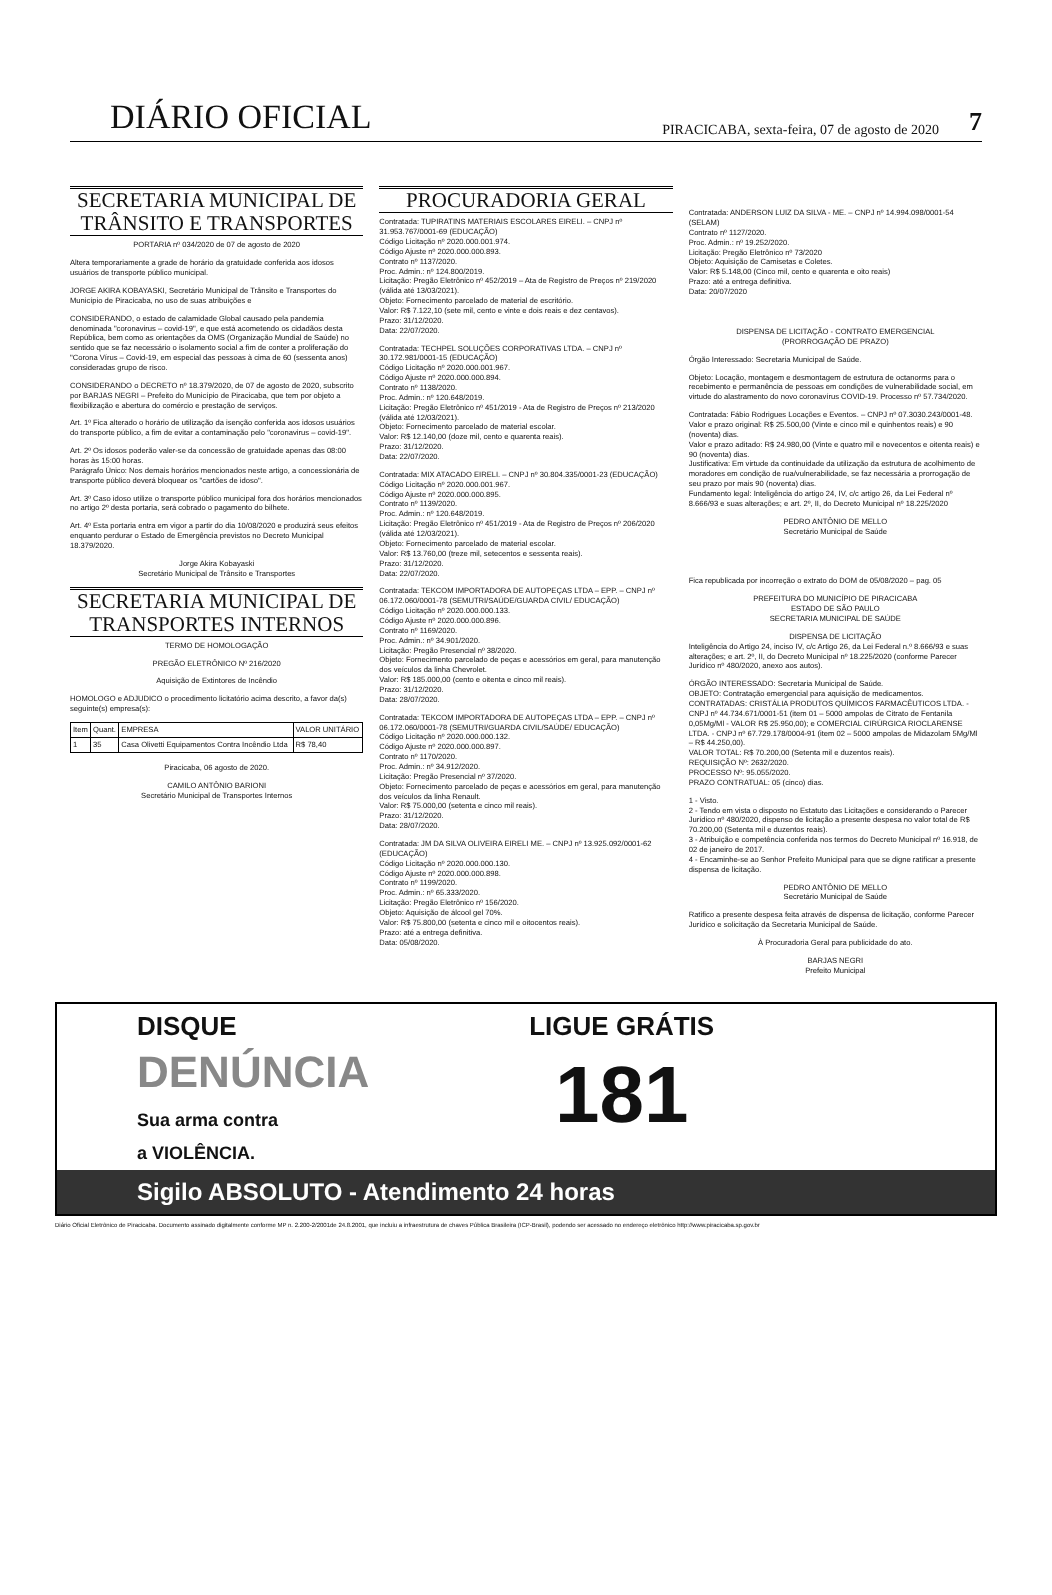DIÁRIO OFICIAL PIRACICABA, sexta-feira, 07 de agosto de 2020 7
SECRETARIA MUNICIPAL DE TRÂNSITO E TRANSPORTES
PORTARIA nº 034/2020 de 07 de agosto de 2020
Altera temporariamente a grade de horário da gratuidade conferida aos idosos usuários de transporte público municipal.
JORGE AKIRA KOBAYASKI, Secretário Municipal de Trânsito e Transportes do Município de Piracicaba, no uso de suas atribuições e
CONSIDERANDO, o estado de calamidade Global causado pela pandemia denominada "coronavirus – covid-19", e que está acometendo os cidadãos desta República, bem como as orientações da OMS (Organização Mundial de Saúde) no sentido que se faz necessário o isolamento social a fim de conter a proliferação do "Corona Vírus – Covid-19, em especial das pessoas à cima de 60 (sessenta anos) consideradas grupo de risco.
CONSIDERANDO o DECRETO nº 18.379/2020, de 07 de agosto de 2020, subscrito por BARJAS NEGRI – Prefeito do Município de Piracicaba, que tem por objeto a flexibilização e abertura do comércio e prestação de serviços.
Art. 1º Fica alterado o horário de utilização da isenção conferida aos idosos usuários do transporte público, a fim de evitar a contaminação pelo "coronavirus – covid-19".
Art. 2º Os idosos poderão valer-se da concessão de gratuidade apenas das 08:00 horas às 15:00 horas.
Parágrafo Único: Nos demais horários mencionados neste artigo, a concessionária de transporte público deverá bloquear os "cartões de idoso".
Art. 3º Caso idoso utilize o transporte público municipal fora dos horários mencionados no artigo 2º desta portaria, será cobrado o pagamento do bilhete.
Art. 4º Esta portaria entra em vigor a partir do dia 10/08/2020 e produzirá seus efeitos enquanto perdurar o Estado de Emergência previstos no Decreto Municipal 18.379/2020.
Jorge Akira Kobayaski
Secretário Municipal de Trânsito e Transportes
SECRETARIA MUNICIPAL DE TRANSPORTES INTERNOS
TERMO DE HOMOLOGAÇÃO
PREGÃO ELETRÔNICO Nº 216/2020
Aquisição de Extintores de Incêndio
HOMOLOGO e ADJUDICO o procedimento licitatório acima descrito, a favor da(s) seguinte(s) empresa(s):
| Item | Quant. | EMPRESA | VALOR UNITÁRIO |
| --- | --- | --- | --- |
| 1 | 35 | Casa Olivetti Equipamentos Contra Incêndio Ltda | R$ 78,40 |
Piracicaba, 06 agosto de 2020.
CAMILO ANTÔNIO BARIONI
Secretário Municipal de Transportes Internos
PROCURADORIA GERAL
Contratada: TUPIRATINS MATERIAIS ESCOLARES EIRELI. – CNPJ nº 31.953.767/0001-69 (EDUCAÇÃO)
Código Licitação nº 2020.000.001.974.
Código Ajuste nº 2020.000.000.893.
Contrato nº 1137/2020.
Proc. Admin.: nº 124.800/2019.
Licitação: Pregão Eletrônico nº 452/2019 – Ata de Registro de Preços nº 219/2020 (válida até 13/03/2021).
Objeto: Fornecimento parcelado de material de escritório.
Valor: R$ 7.122,10 (sete mil, cento e vinte e dois reais e dez centavos).
Prazo: 31/12/2020.
Data: 22/07/2020.
Contratada: TECHPEL SOLUÇÕES CORPORATIVAS LTDA. – CNPJ nº 30.172.981/0001-15 (EDUCAÇÃO)
Código Licitação nº 2020.000.001.967.
Código Ajuste nº 2020.000.000.894.
Contrato nº 1138/2020.
Proc. Admin.: nº 120.648/2019.
Licitação: Pregão Eletrônico nº 451/2019 - Ata de Registro de Preços nº 213/2020 (válida até 12/03/2021).
Objeto: Fornecimento parcelado de material escolar.
Valor: R$ 12.140,00 (doze mil, cento e quarenta reais).
Prazo: 31/12/2020.
Data: 22/07/2020.
Contratada: MIX ATACADO EIRELI. – CNPJ nº 30.804.335/0001-23 (EDUCAÇÃO)
Código Licitação nº 2020.000.001.967.
Código Ajuste nº 2020.000.000.895.
Contrato nº 1139/2020.
Proc. Admin.: nº 120.648/2019.
Licitação: Pregão Eletrônico nº 451/2019 - Ata de Registro de Preços nº 206/2020 (válida até 12/03/2021).
Objeto: Fornecimento parcelado de material escolar.
Valor: R$ 13.760,00 (treze mil, setecentos e sessenta reais).
Prazo: 31/12/2020.
Data: 22/07/2020.
Contratada: TEKCOM IMPORTADORA DE AUTOPEÇAS LTDA – EPP. – CNPJ nº 06.172.060/0001-78 (SEMUTRI/SAÚDE/GUARDA CIVIL/ EDUCAÇÃO)
Código Licitação nº 2020.000.000.133.
Código Ajuste nº 2020.000.000.896.
Contrato nº 1169/2020.
Proc. Admin.: nº 34.901/2020.
Licitação: Pregão Presencial nº 38/2020.
Objeto: Fornecimento parcelado de peças e acessórios em geral, para manutenção dos veículos da linha Chevrolet.
Valor: R$ 185.000,00 (cento e oitenta e cinco mil reais).
Prazo: 31/12/2020.
Data: 28/07/2020.
Contratada: TEKCOM IMPORTADORA DE AUTOPEÇAS LTDA – EPP. – CNPJ nº 06.172.060/0001-78 (SEMUTRI/GUARDA CIVIL/SAÚDE/ EDUCAÇÃO)
Código Licitação nº 2020.000.000.132.
Código Ajuste nº 2020.000.000.897.
Contrato nº 1170/2020.
Proc. Admin.: nº 34.912/2020.
Licitação: Pregão Presencial nº 37/2020.
Objeto: Fornecimento parcelado de peças e acessórios em geral, para manutenção dos veículos da linha Renault.
Valor: R$ 75.000,00 (setenta e cinco mil reais).
Prazo: 31/12/2020.
Data: 28/07/2020.
Contratada: JM DA SILVA OLIVEIRA EIRELI ME. – CNPJ nº 13.925.092/0001-62 (EDUCAÇÃO)
Código Licitação nº 2020.000.000.130.
Código Ajuste nº 2020.000.000.898.
Contrato nº 1199/2020.
Proc. Admin.: nº 65.333/2020.
Licitação: Pregão Eletrônico nº 156/2020.
Objeto: Aquisição de álcool gel 70%.
Valor: R$ 75.800,00 (setenta e cinco mil e oitocentos reais).
Prazo: até a entrega definitiva.
Data: 05/08/2020.
Contratada: ANDERSON LUIZ DA SILVA - ME. – CNPJ nº 14.994.098/0001-54 (SELAM)
Contrato nº 1127/2020.
Proc. Admin.: nº 19.252/2020.
Licitação: Pregão Eletrônico nº 73/2020
Objeto: Aquisição de Camisetas e Coletes.
Valor: R$ 5.148,00 (Cinco mil, cento e quarenta e oito reais)
Prazo: até a entrega definitiva.
Data: 20/07/2020
DISPENSA DE LICITAÇÃO - CONTRATO EMERGENCIAL
(PRORROGAÇÃO DE PRAZO)
Órgão Interessado: Secretaria Municipal de Saúde.
Objeto: Locação, montagem e desmontagem de estrutura de octanorms para o recebimento e permanência de pessoas em condições de vulnerabilidade social, em virtude do alastramento do novo coronavírus COVID-19. Processo nº 57.734/2020.
Contratada: Fábio Rodrigues Locações e Eventos. – CNPJ nº 07.3030.243/0001-48.
Valor e prazo original: R$ 25.500,00 (Vinte e cinco mil e quinhentos reais) e 90 (noventa) dias.
Valor e prazo aditado: R$ 24.980,00 (Vinte e quatro mil e novecentos e oitenta reais) e 90 (noventa) dias.
Justificativa: Em virtude da continuidade da utilização da estrutura de acolhimento de moradores em condição de rua/vulnerabilidade, se faz necessária a prorrogação de seu prazo por mais 90 (noventa) dias.
Fundamento legal: Inteligência do artigo 24, IV, c/c artigo 26, da Lei Federal nº 8.666/93 e suas alterações; e art. 2º, II, do Decreto Municipal nº 18.225/2020
PEDRO ANTÔNIO DE MELLO
Secretário Municipal de Saúde
Fica republicada por incorreção o extrato do DOM de 05/08/2020 – pag. 05
PREFEITURA DO MUNICÍPIO DE PIRACICABA
ESTADO DE SÃO PAULO
SECRETARIA MUNICIPAL DE SAÚDE
DISPENSA DE LICITAÇÃO
Inteligência do Artigo 24, inciso IV, c/c Artigo 26, da Lei Federal n.º 8.666/93 e suas alterações; e art. 2º, II, do Decreto Municipal nº 18.225/2020 (conforme Parecer Jurídico nº 480/2020, anexo aos autos).
ÓRGÃO INTERESSADO: Secretaria Municipal de Saúde.
OBJETO: Contratação emergencial para aquisição de medicamentos.
CONTRATADAS: CRISTÁLIA PRODUTOS QUÍMICOS FARMACÊUTICOS LTDA. - CNPJ nº 44.734.671/0001-51 (item 01 – 5000 ampolas de Citrato de Fentanila 0,05Mg/Ml - VALOR R$ 25.950,00); e COMERCIAL CIRÚRGICA RIOCLARENSE LTDA. - CNPJ nº 67.729.178/0004-91 (item 02 – 5000 ampolas de Midazolam 5Mg/Ml – R$ 44.250,00).
VALOR TOTAL: R$ 70.200,00 (Setenta mil e duzentos reais).
REQUISIÇÃO Nº: 2632/2020.
PROCESSO Nº: 95.055/2020.
PRAZO CONTRATUAL: 05 (cinco) dias.
1 - Visto.
2 - Tendo em vista o disposto no Estatuto das Licitações e considerando o Parecer Jurídico nº 480/2020, dispenso de licitação a presente despesa no valor total de R$ 70.200,00 (Setenta mil e duzentos reais).
3 - Atribuição e competência conferida nos termos do Decreto Municipal nº 16.918, de 02 de janeiro de 2017.
4 - Encaminhe-se ao Senhor Prefeito Municipal para que se digne ratificar a presente dispensa de licitação.
PEDRO ANTÔNIO DE MELLO
Secretário Municipal de Saúde
Ratifico a presente despesa feita através de dispensa de licitação, conforme Parecer Jurídico e solicitação da Secretaria Municipal de Saúde.
À Procuradoria Geral para publicidade do ato.
BARJAS NEGRI
Prefeito Municipal
DISQUE
DENÚNCIA
Sua arma contra
a VIOLÊNCIA.
LIGUE GRÁTIS
181
Sigilo ABSOLUTO - Atendimento 24 horas
Diário Oficial Eletrônico de Piracicaba. Documento assinado digitalmente conforme MP n. 2.200-2/2001de 24.8.2001, que incluiu a infraestrutura de chaves Pública Brasileira (ICP-Brasil), podendo ser acessado no endereço eletrônico http://www.piracicaba.sp.gov.br